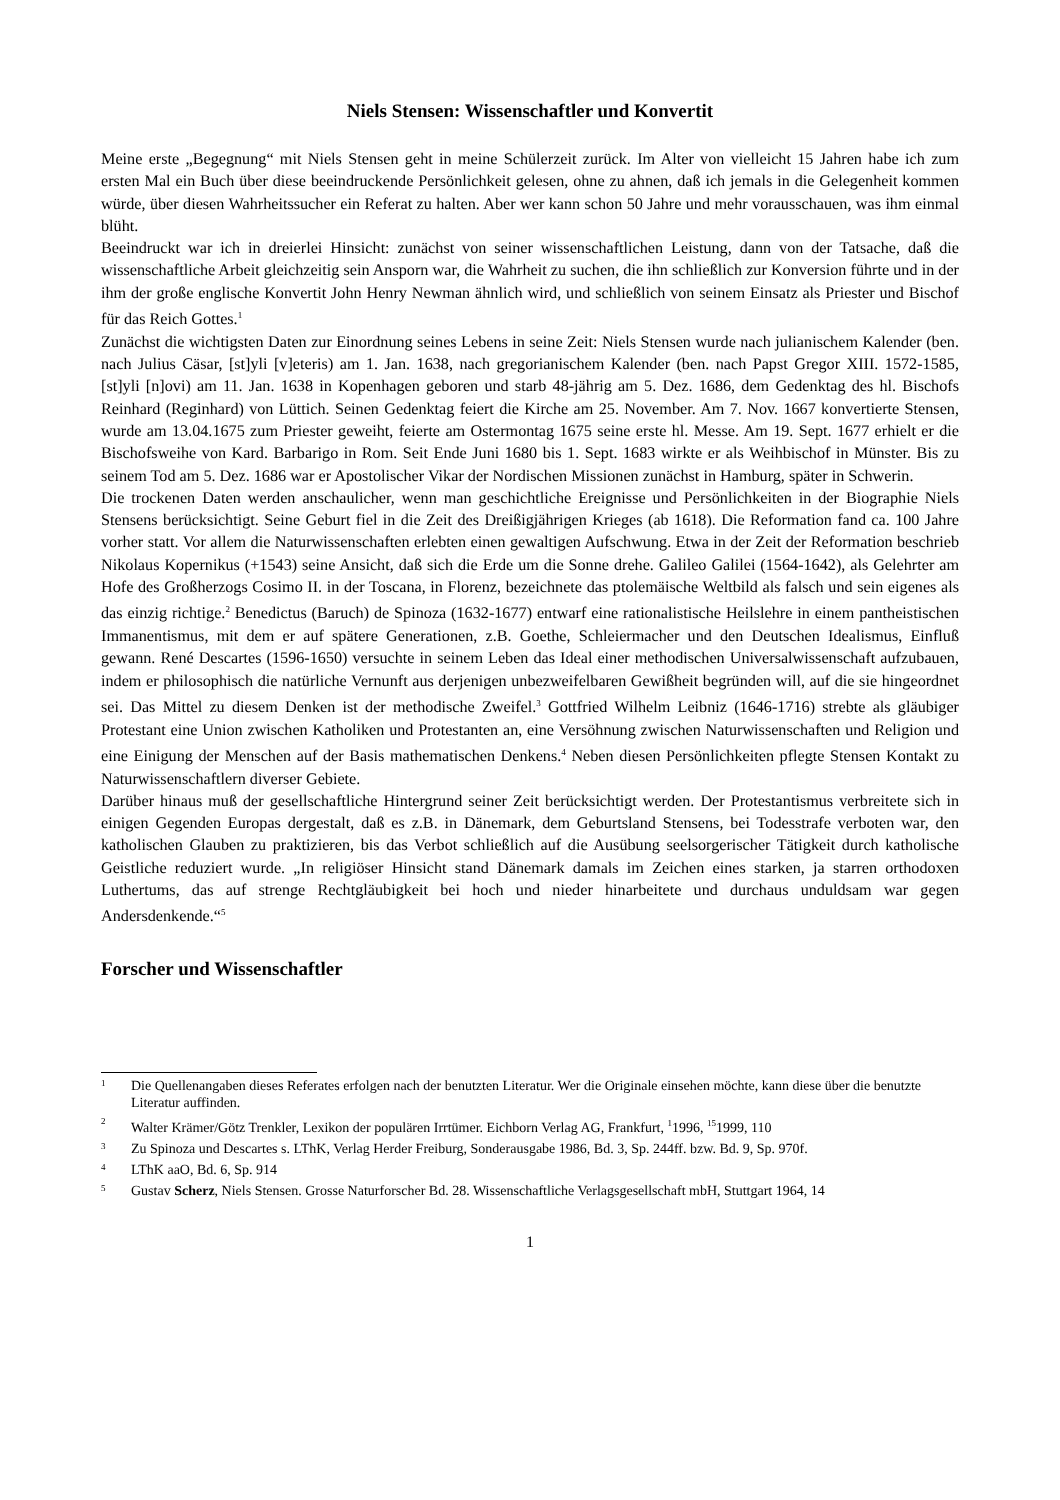Niels Stensen: Wissenschaftler und Konvertit
Meine erste „Begegnung“ mit Niels Stensen geht in meine Schülerzeit zurück. Im Alter von vielleicht 15 Jahren habe ich zum ersten Mal ein Buch über diese beeindruckende Persönlichkeit gelesen, ohne zu ahnen, daß ich jemals in die Gelegenheit kommen würde, über diesen Wahrheitssucher ein Referat zu halten. Aber wer kann schon 50 Jahre und mehr vorausschauen, was ihm einmal blüht.
Beeindruckt war ich in dreierlei Hinsicht: zunächst von seiner wissenschaftlichen Leistung, dann von der Tatsache, daß die wissenschaftliche Arbeit gleichzeitig sein Ansporn war, die Wahrheit zu suchen, die ihn schließlich zur Konversion führte und in der ihm der große englische Konvertit John Henry Newman ähnlich wird, und schließlich von seinem Einsatz als Priester und Bischof für das Reich Gottes.<sup>1</sup>
Zunächst die wichtigsten Daten zur Einordnung seines Lebens in seine Zeit: Niels Stensen wurde nach julianischem Kalender (ben. nach Julius Cäsar, [st]yli [v]eteris) am 1. Jan. 1638, nach gregorianischem Kalender (ben. nach Papst Gregor XIII. 1572-1585, [st]yli [n]ovi) am 11. Jan. 1638 in Kopenhagen geboren und starb 48-jährig am 5. Dez. 1686, dem Gedenktag des hl. Bischofs Reinhard (Reginhard) von Lüttich. Seinen Gedenktag feiert die Kirche am 25. November. Am 7. Nov. 1667 konvertierte Stensen, wurde am 13.04.1675 zum Priester geweiht, feierte am Ostermontag 1675 seine erste hl. Messe. Am 19. Sept. 1677 erhielt er die Bischofsweihe von Kard. Barbarigo in Rom. Seit Ende Juni 1680 bis 1. Sept. 1683 wirkte er als Weihbischof in Münster. Bis zu seinem Tod am 5. Dez. 1686 war er Apostolischer Vikar der Nordischen Missionen zunächst in Hamburg, später in Schwerin.
Die trockenen Daten werden anschaulicher, wenn man geschichtliche Ereignisse und Persönlichkeiten in der Biographie Niels Stensens berücksichtigt. Seine Geburt fiel in die Zeit des Dreißigjährigen Krieges (ab 1618). Die Reformation fand ca. 100 Jahre vorher statt. Vor allem die Naturwissenschaften erlebten einen gewaltigen Aufschwung. Etwa in der Zeit der Reformation beschrieb Nikolaus Kopernikus (+1543) seine Ansicht, daß sich die Erde um die Sonne drehe. Galileo Galilei (1564-1642), als Gelehrter am Hofe des Großherzogs Cosimo II. in der Toscana, in Florenz, bezeichnete das ptolemäische Weltbild als falsch und sein eigenes als das einzig richtige.<sup>2</sup> Benedictus (Baruch) de Spinoza (1632-1677) entwarf eine rationalistische Heilslehre in einem pantheistischen Immanentismus, mit dem er auf spätere Generationen, z.B. Goethe, Schleiermacher und den Deutschen Idealismus, Einfluß gewann. René Descartes (1596-1650) versuchte in seinem Leben das Ideal einer methodischen Universalwissenschaft aufzubauen, indem er philosophisch die natürliche Vernunft aus derjenigen unbezweifelbaren Gewißheit begründen will, auf die sie hingeordnet sei. Das Mittel zu diesem Denken ist der methodische Zweifel.<sup>3</sup> Gottfried Wilhelm Leibniz (1646-1716) strebte als gläubiger Protestant eine Union zwischen Katholiken und Protestanten an, eine Versöhnung zwischen Naturwissenschaften und Religion und eine Einigung der Menschen auf der Basis mathematischen Denkens.<sup>4</sup> Neben diesen Persönlichkeiten pflegte Stensen Kontakt zu Naturwissenschaftlern diverser Gebiete.
Darüber hinaus muß der gesellschaftliche Hintergrund seiner Zeit berücksichtigt werden. Der Protestantismus verbreitete sich in einigen Gegenden Europas dergestalt, daß es z.B. in Dänemark, dem Geburtsland Stensens, bei Todesstrafe verboten war, den katholischen Glauben zu praktizieren, bis das Verbot schließlich auf die Ausübung seelsorgerischer Tätigkeit durch katholische Geistliche reduziert wurde. „In religiöser Hinsicht stand Dänemark damals im Zeichen eines starken, ja starren orthodoxen Luthertums, das auf strenge Rechtgläubigkeit bei hoch und nieder hinarbeitete und durchaus unduldsam war gegen Andersdenkende.“<sup>5</sup>
Forscher und Wissenschaftler
1 Die Quellenangaben dieses Referates erfolgen nach der benutzten Literatur. Wer die Originale einsehen möchte, kann diese über die benutzte Literatur auffinden.
2 Walter Krämer/Götz Trenkler, Lexikon der populären Irrtümer. Eichborn Verlag AG, Frankfurt, <sup>1</sup>1996, <sup>15</sup>1999, 110
3 Zu Spinoza und Descartes s. LThK, Verlag Herder Freiburg, Sonderausgabe 1986, Bd. 3, Sp. 244ff. bzw. Bd. 9, Sp. 970f.
4 LThK aaO, Bd. 6, Sp. 914
5 Gustav Scherz, Niels Stensen. Grosse Naturforscher Bd. 28. Wissenschaftliche Verlagsgesellschaft mbH, Stuttgart 1964, 14
1